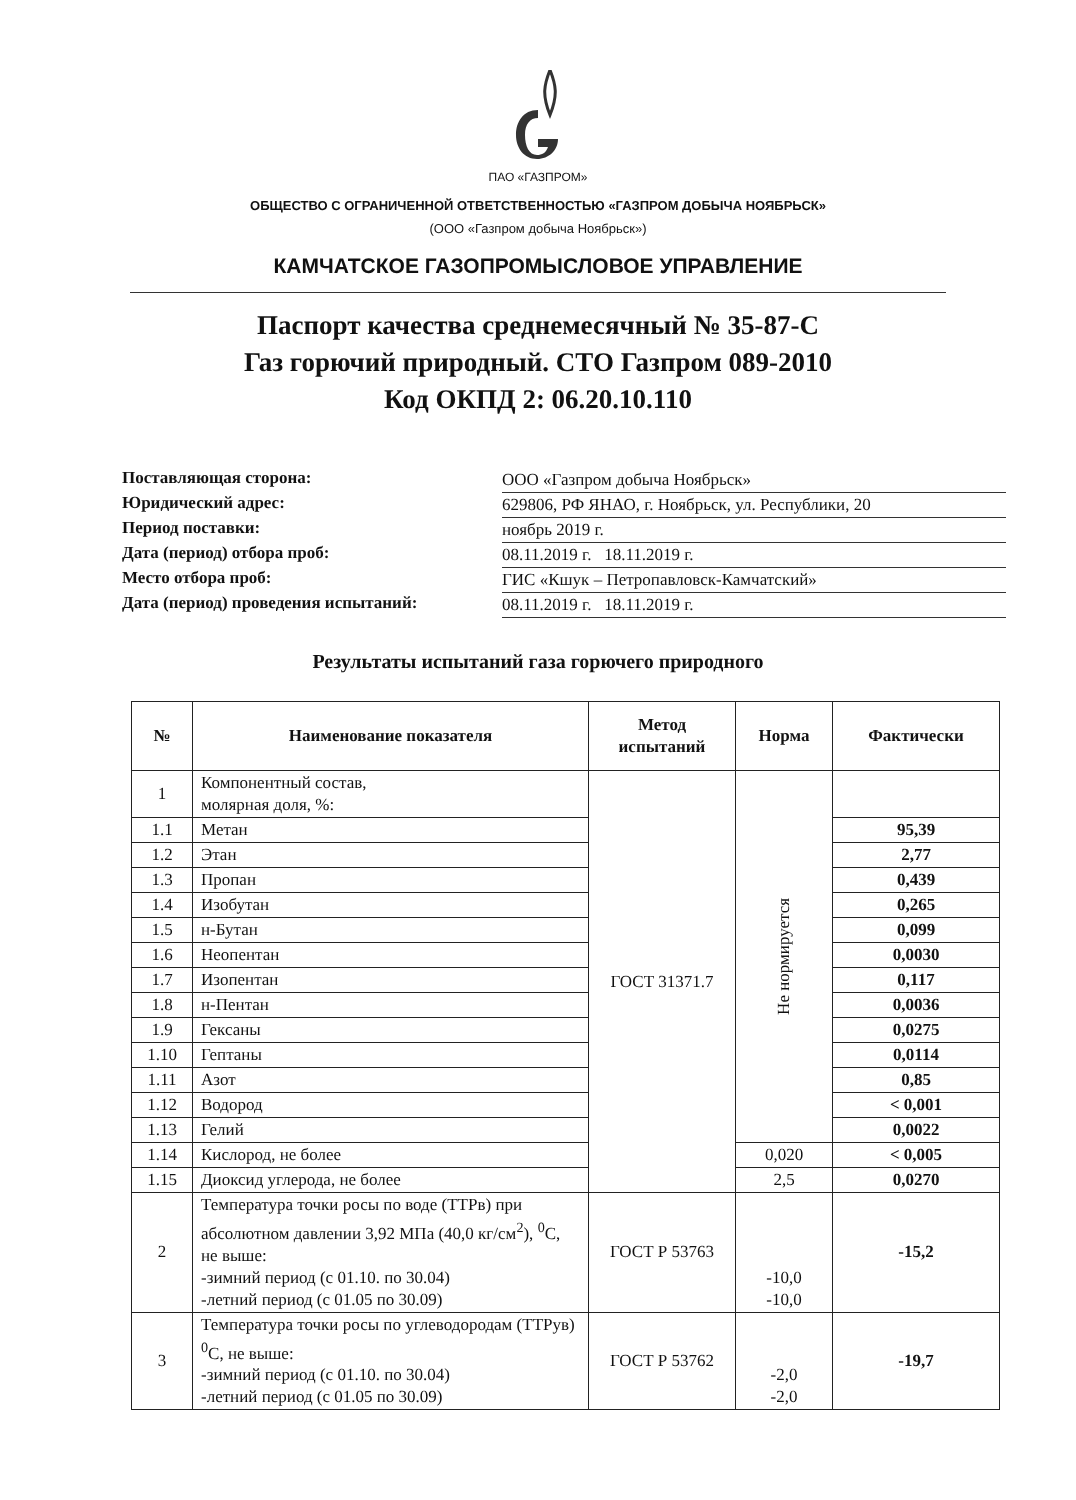ПАО «ГАЗПРОМ»
ОБЩЕСТВО С ОГРАНИЧЕННОЙ ОТВЕТСТВЕННОСТЬЮ «ГАЗПРОМ ДОБЫЧА НОЯБРЬСК»
(ООО «Газпром добыча Ноябрьск»)
КАМЧАТСКОЕ ГАЗОПРОМЫСЛОВОЕ УПРАВЛЕНИЕ
Паспорт качества среднемесячный № 35-87-С
Газ горючий природный. СТО Газпром 089-2010
Код ОКПД 2: 06.20.10.110
Поставляющая сторона: ООО «Газпром добыча Ноябрьск»
Юридический адрес: 629806, РФ ЯНАО, г. Ноябрьск, ул. Республики, 20
Период поставки: ноябрь 2019 г.
Дата (период) отбора проб: 08.11.2019 г. 18.11.2019 г.
Место отбора проб: ГИС «Кшук – Петропавловск-Камчатский»
Дата (период) проведения испытаний: 08.11.2019 г. 18.11.2019 г.
Результаты испытаний газа горючего природного
| № | Наименование показателя | Метод испытаний | Норма | Фактически |
| --- | --- | --- | --- | --- |
| 1 | Компонентный состав, молярная доля, %: | ГОСТ 31371.7 | Не нормируется | |
| 1.1 | Метан | | | 95,39 |
| 1.2 | Этан | | | 2,77 |
| 1.3 | Пропан | | | 0,439 |
| 1.4 | Изобутан | | | 0,265 |
| 1.5 | н-Бутан | | | 0,099 |
| 1.6 | Неопентан | | | 0,0030 |
| 1.7 | Изопентан | | | 0,117 |
| 1.8 | н-Пентан | | | 0,0036 |
| 1.9 | Гексаны | | | 0,0275 |
| 1.10 | Гептаны | | | 0,0114 |
| 1.11 | Азот | | | 0,85 |
| 1.12 | Водород | | | < 0,001 |
| 1.13 | Гелий | | | 0,0022 |
| 1.14 | Кислород, не более | | 0,020 | < 0,005 |
| 1.15 | Диоксид углерода, не более | | 2,5 | 0,0270 |
| 2 | Температура точки росы по воде (ТТРв) при абсолютном давлении 3,92 МПа (40,0 кг/см<sup>2</sup>), <sup>0</sup>С, не выше: -зимний период (с 01.10. по 30.04) -летний период (с 01.05 по 30.09) | ГОСТ Р 53763 | -10,0 -10,0 | -15,2 |
| 3 | Температура точки росы по углеводородам (ТТРув) <sup>0</sup>С, не выше: -зимний период (с 01.10. по 30.04) -летний период (с 01.05 по 30.09) | ГОСТ Р 53762 | -2,0 -2,0 | -19,7 |